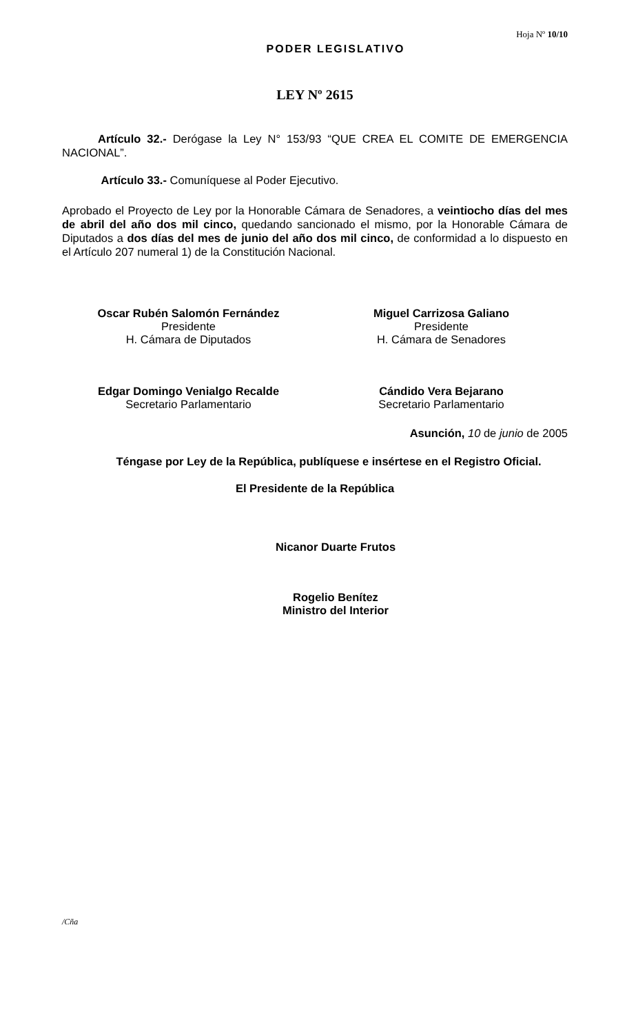Hoja Nº 10/10
PODER LEGISLATIVO
LEY Nº 2615
Artículo 32.- Derógase la Ley N° 153/93 “QUE CREA EL COMITE DE EMERGENCIA NACIONAL”.
Artículo 33.- Comuníquese al Poder Ejecutivo.
Aprobado el Proyecto de Ley por la Honorable Cámara de Senadores, a veintiocho días del mes de abril del año dos mil cinco, quedando sancionado el mismo, por la Honorable Cámara de Diputados a dos días del mes de junio del año dos mil cinco, de conformidad a lo dispuesto en el Artículo 207 numeral 1) de la Constitución Nacional.
Oscar Rubén Salomón Fernández
Presidente
H. Cámara de Diputados
Miguel Carrizosa Galiano
Presidente
H. Cámara de Senadores
Edgar Domingo Venialgo Recalde
Secretario Parlamentario
Cándido Vera Bejarano
Secretario Parlamentario
Asunción, 10 de junio de 2005
Téngase por Ley de la República, publíquese e insértese en el Registro Oficial.
El Presidente de la República
Nicanor Duarte Frutos
Rogelio Benítez
Ministro del Interior
/Cña